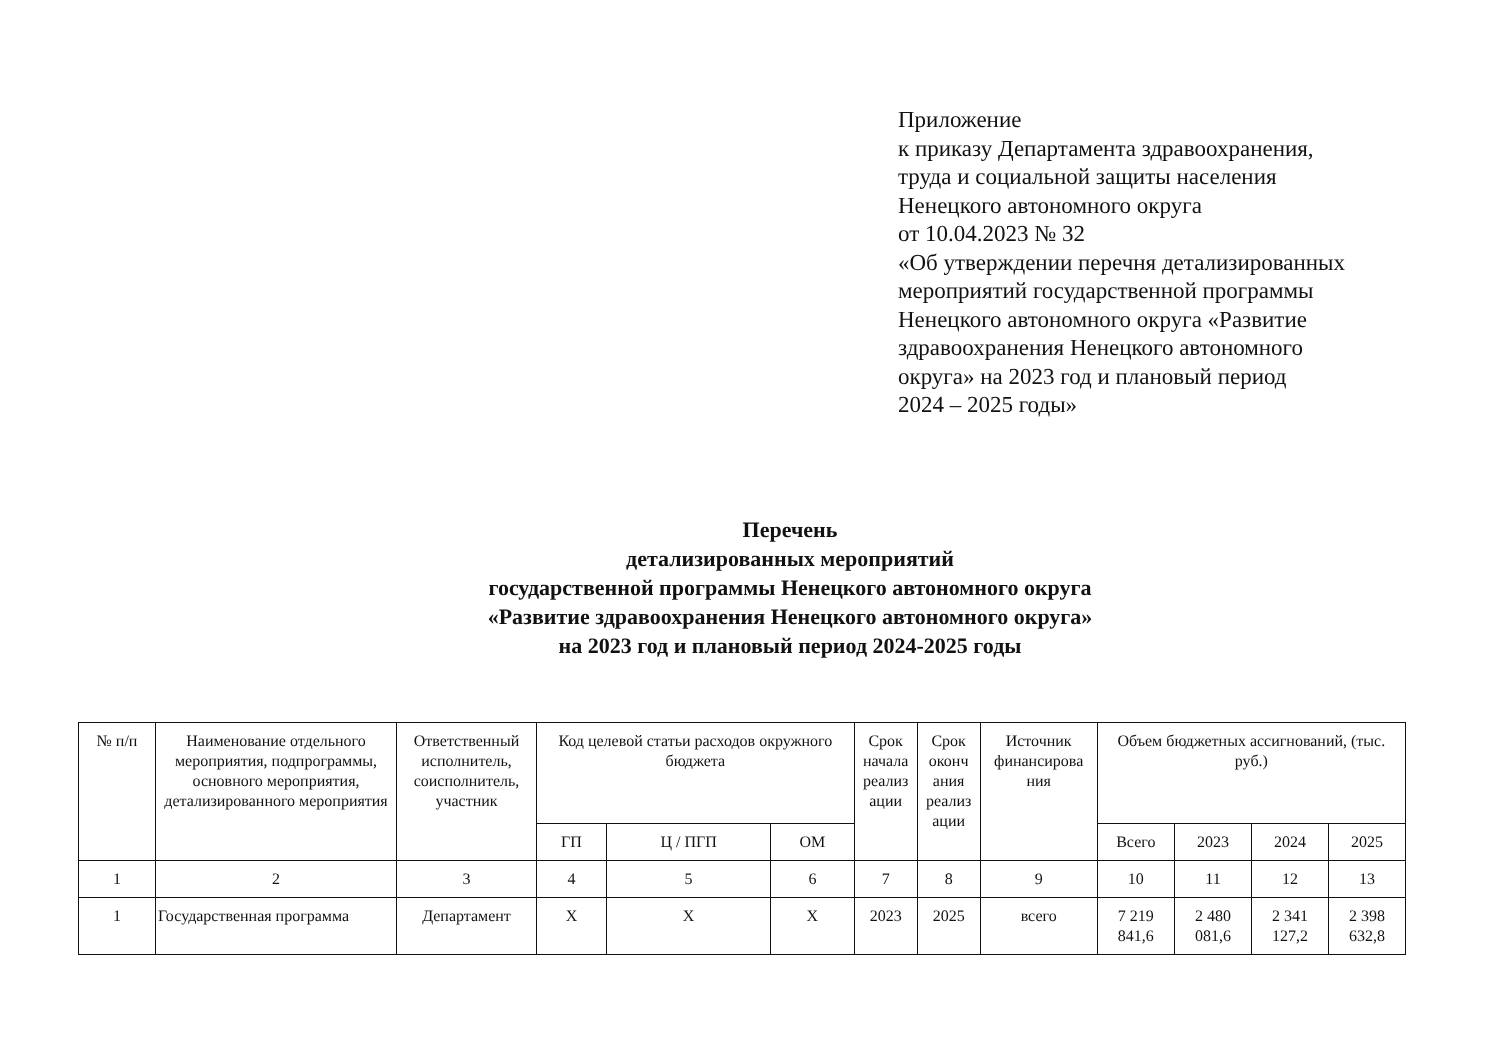Приложение
к приказу Департамента здравоохранения,
труда и социальной защиты населения
Ненецкого автономного округа
от 10.04.2023 № 32
«Об утверждении перечня детализированных
мероприятий государственной программы
Ненецкого автономного округа «Развитие
здравоохранения Ненецкого автономного
округа» на 2023 год и плановый период
2024 – 2025 годы»
Перечень
детализированных мероприятий
государственной программы Ненецкого автономного округа
«Развитие здравоохранения Ненецкого автономного округа»
на 2023 год и плановый период 2024-2025 годы
| № п/п | Наименование отдельного мероприятия, подпрограммы, основного мероприятия, детализированного мероприятия | Ответственный исполнитель, соисполнитель, участник | Код целевой статьи расходов окружного бюджета | | | Срок начала реализ ации | Срок оконч ания реализ ации | Источник финансирова ния | Объем бюджетных ассигнований, (тыс. руб.) | | | |
| --- | --- | --- | --- | --- | --- | --- | --- | --- | --- | --- | --- | --- |
| | | | ГП | Ц / ПГП | ОМ | | | | Всего | 2023 | 2024 | 2025 |
| 1 | 2 | 3 | 4 | 5 | 6 | 7 | 8 | 9 | 10 | 11 | 12 | 13 |
| 1 | Государственная программа | Департамент | X | X | X | 2023 | 2025 | всего | 7 219 841,6 | 2 480 081,6 | 2 341 127,2 | 2 398 632,8 |